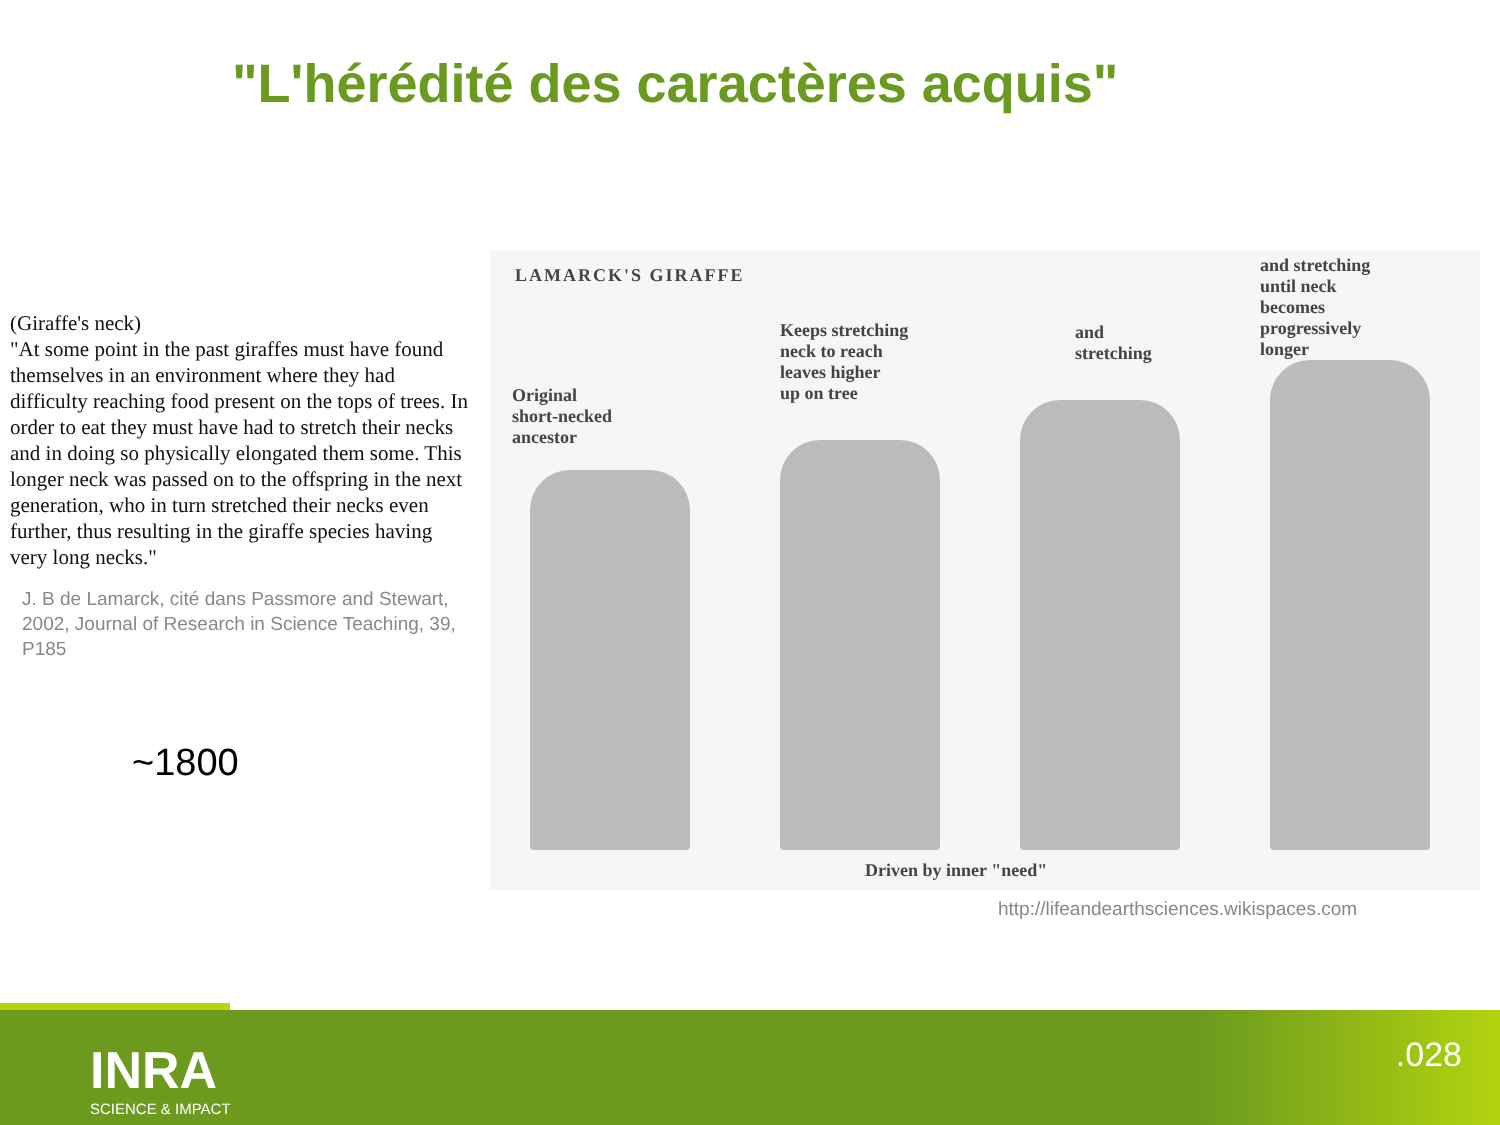"L'hérédité des caractères acquis"
(Giraffe's neck)
"At some point in the past giraffes must have found themselves in an environment where they had difficulty reaching food present on the tops of trees. In order to eat they must have had to stretch their necks and in doing so physically elongated them some. This longer neck was passed on to the offspring in the next generation, who in turn stretched their necks even further, thus resulting in the giraffe species having very long necks."
J. B de Lamarck, cité dans Passmore and Stewart, 2002, Journal of Research in Science Teaching, 39, P185
~1800
LAMARCK'S GIRAFFE
Original
short-necked
ancestor
Keeps stretching
neck to reach
leaves higher
up on tree
and
stretching
and stretching
until neck
becomes
progressively
longer
Driven by inner "need"
http://lifeandearthsciences.wikispaces.com
INRA
SCIENCE & IMPACT
.028